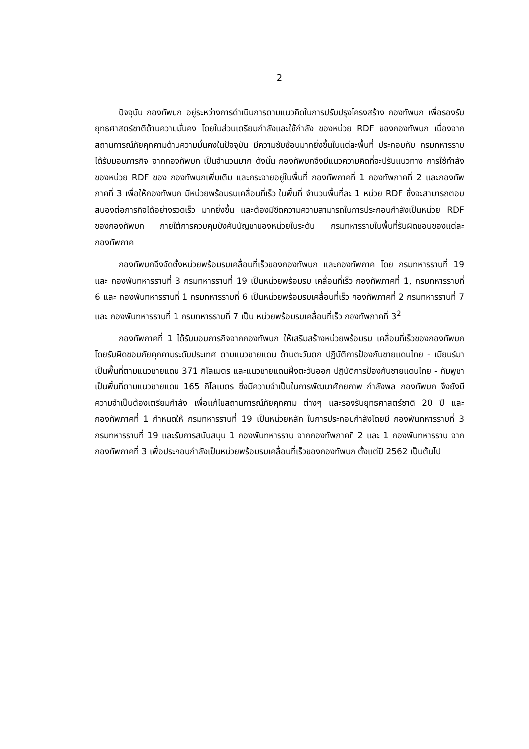2
ปัจจุบัน กองทัพบก อยู่ระหว่างการดำเนินการตามแนวคิดในการปรับปรุงโครงสร้าง กองทัพบก เพื่อรองรับยุทธศาสตร์ชาติด้านความมั่นคง โดยในส่วนเตรียมกำลังและใช้กำลัง ของหน่วย RDF ของกองทัพบก เนื่องจากสถานการณ์ภัยคุกคามด้านความมั่นคงในปัจจุบัน มีความซับซ้อนมากยิ่งขึ้นในแต่ละพื้นที่ ประกอบกับ กรมทหารราบ ได้รับมอบภารกิจ จากกองทัพบก เป็นจำนวนมาก ดังนั้น กองทัพบกจึงมีแนวความคิดที่จะปรับแนวทาง การใช้กำลังของหน่วย RDF ของ กองทัพบกเพิ่มเติม และกระจายอยู่ในพื้นที่ กองทัพภาคที่ 1 กองทัพภาคที่ 2 และกองทัพภาคที่ 3 เพื่อให้กองทัพบก มีหน่วยพร้อมรบเคลื่อนที่เร็ว ในพื้นที่ จำนวนพื้นที่ละ 1 หน่วย RDF ซึ่งจะสามารถตอบสนองต่อภารกิจได้อย่างรวดเร็ว มากยิ่งขึ้น และต้องมีขีดความความสามารถในการประกอบกำลังเป็นหน่วย RDF ของกองทัพบก ภายใต้การควบคุมบังคับบัญชาของหน่วยในระดับ กรมทหารราบในพื้นที่รับผิดชอบของแต่ละ กองทัพภาค
กองทัพบกจึงจัดตั้งหน่วยพร้อมรบเคลื่อนที่เร็วของกองทัพบก และกองทัพภาค โดย กรมทหารราบที่ 19 และ กองพันทหารราบที่ 3 กรมทหารราบที่ 19 เป็นหน่วยพร้อมรบ เคลื่อนที่เร็ว กองทัพภาคที่ 1, กรมทหารราบที่ 6 และ กองพันทหารราบที่ 1 กรมทหารราบที่ 6 เป็นหน่วยพร้อมรบเคลื่อนที่เร็ว กองทัพภาคที่ 2 กรมทหารราบที่ 7 และ กองพันทหารราบที่ 1 กรมทหารราบที่ 7 เป็น หน่วยพร้อมรบเคลื่อนที่เร็ว กองทัพภาคที่ 3<sup>2</sup>
กองทัพภาคที่ 1 ได้รับมอบภารกิจจากกองทัพบก ให้เสริมสร้างหน่วยพร้อมรบ เคลื่อนที่เร็วของกองทัพบก โดยรับผิดชอบภัยคุกคามระดับประเทศ ตามแนวชายแดน ด้านตะวันตก ปฏิบัติการป้องกันชายแดนไทย - เมียนร์มา เป็นพื้นที่ตามแนวชายแดน 371 กิโลเมตร และแนวชายแดนฝั่งตะวันออก ปฏิบัติการป้องกันชายแดนไทย - กัมพูชา เป็นพื้นที่ตามแนวชายแดน 165 กิโลเมตร ซึ่งมีความจำเป็นในการพัฒนาศักยภาพ กำลังพล กองทัพบก จึงยังมีความจำเป็นต้องเตรียมกำลัง เพื่อแก้ไขสถานการณ์ภัยคุกคาม ต่างๆ และรองรับยุทธศาสตร์ชาติ 20 ปี และกองทัพภาคที่ 1 กำหนดให้ กรมทหารราบที่ 19 เป็นหน่วยหลัก ในการประกอบกำลังโดยมี กองพันทหารราบที่ 3 กรมทหารราบที่ 19 และรับการสนับสนุน 1 กองพันทหารราบ จากกองทัพภาคที่ 2 และ 1 กองพันทหารราบ จากกองทัพภาคที่ 3 เพื่อประกอบกำลังเป็นหน่วยพร้อมรบเคลื่อนที่เร็วของกองทัพบก ตั้งแต่ปี 2562 เป็นต้นไป